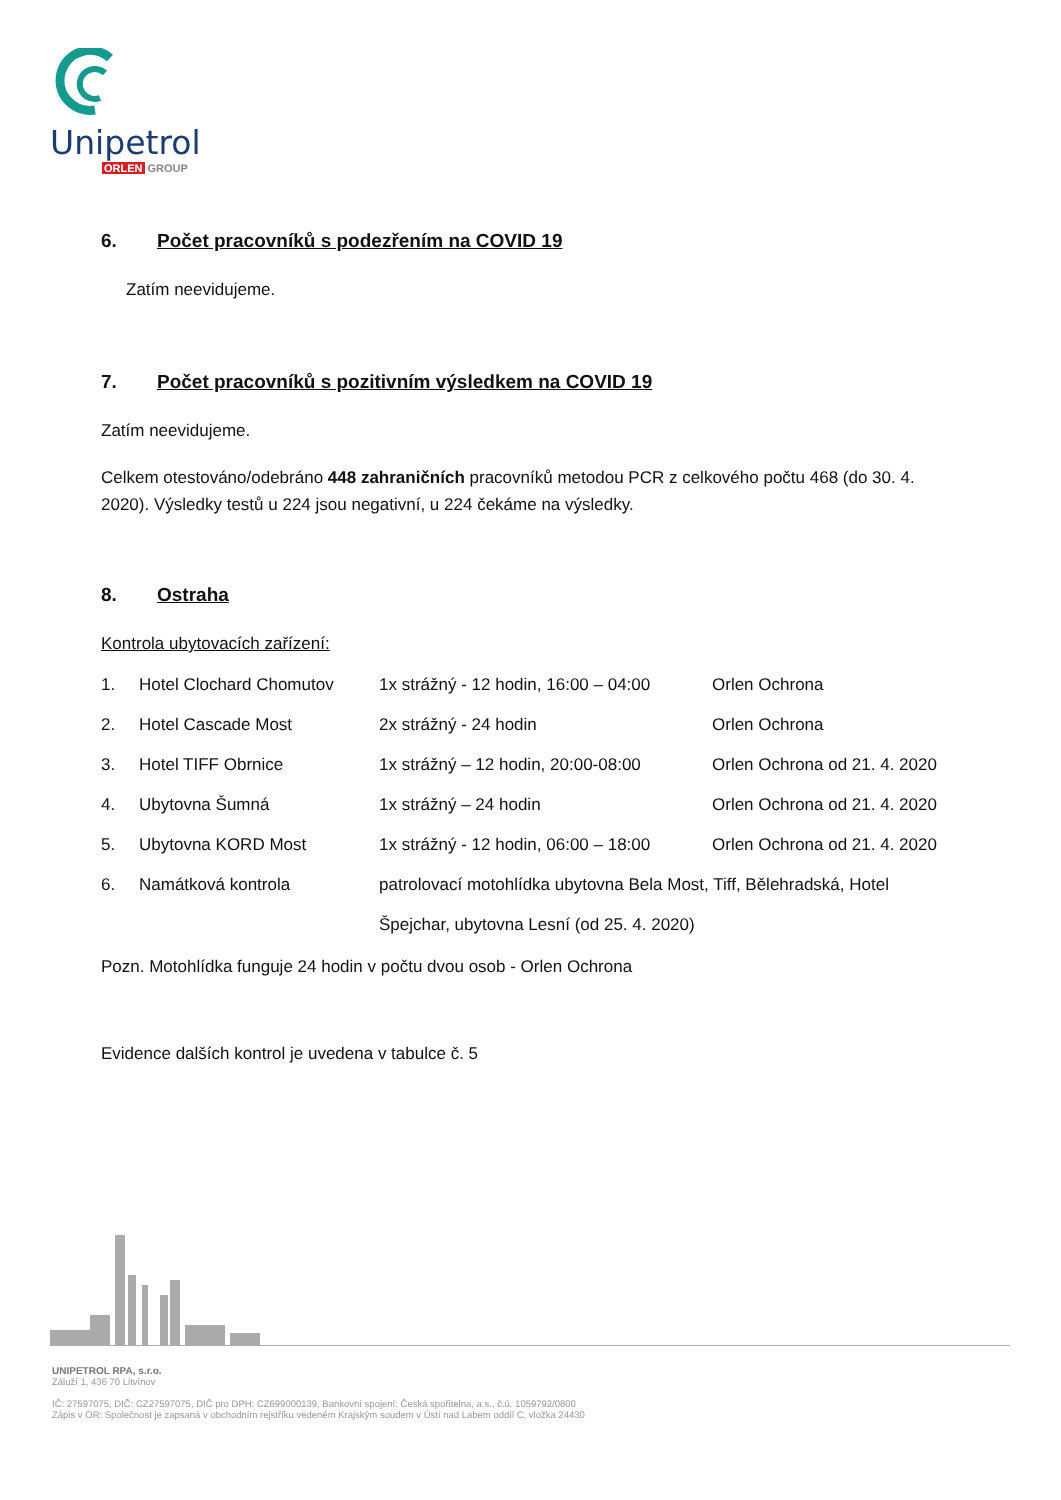Unipetrol
ORLEN GROUP
6. Počet pracovníků s podezřením na COVID 19
Zatím neevidujeme.
7. Počet pracovníků s pozitivním výsledkem na COVID 19
Zatím neevidujeme.
Celkem otestováno/odebráno 448 zahraničních pracovníků metodou PCR z celkového počtu 468 (do 30. 4. 2020). Výsledky testů u 224 jsou negativní, u 224 čekáme na výsledky.
8. Ostraha
Kontrola ubytovacích zařízení:
1. Hotel Clochard Chomutov 1x strážný - 12 hodin, 16:00 – 04:00 Orlen Ochrona
2. Hotel Cascade Most 2x strážný - 24 hodin Orlen Ochrona
3. Hotel TIFF Obrnice 1x strážný – 12 hodin, 20:00-08:00 Orlen Ochrona od 21. 4. 2020
4. Ubytovna Šumná 1x strážný – 24 hodin Orlen Ochrona od 21. 4. 2020
5. Ubytovna KORD Most 1x strážný - 12 hodin, 06:00 – 18:00 Orlen Ochrona od 21. 4. 2020
6. Namátková kontrola patrolovací motohlídka ubytovna Bela Most, Tiff, Bělehradská, Hotel Špejchar, ubytovna Lesní (od 25. 4. 2020)
Pozn. Motohlídka funguje 24 hodin v počtu dvou osob - Orlen Ochrona
Evidence dalších kontrol je uvedena v tabulce č. 5
UNIPETROL RPA, s.r.o.
Záluží 1, 436 70 Litvínov
IČ: 27597075, DIČ: CZ27597075, DIČ pro DPH: CZ699000139, Bankovní spojení: Česká spořitelna, a.s., č.ú. 1059792/0800
Zápis v OR: Společnost je zapsaná v obchodním rejstříku vedeném Krajským soudem v Ústí nad Labem oddíl C, vložka 24430